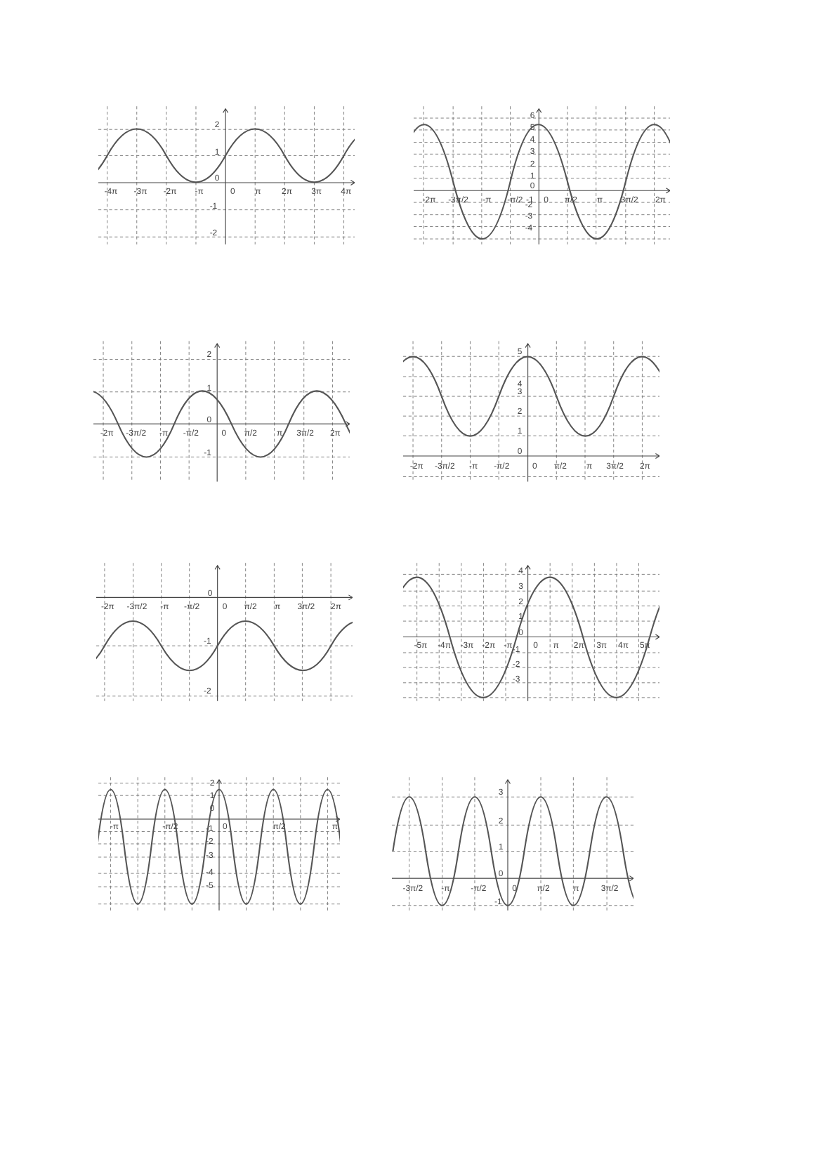2
1
0
-1
-2
-4π
-3π
-2π
-π
0
π
2π
3π
4π
6
5
4
3
2
1
0
-2
-3
-4
-2π
-3π/2
-π
-π/2
-1
0
π/2
π
3π/2
2π
2
1
0
-1
-2π
-3π/2
-π
-π/2
0
π/2
π
3π/2
2π
5
4
3
2
1
0
-2π
-3π/2
-π
-π/2
0
π/2
π
3π/2
2π
0
-1
-2
-2π
-3π/2
-π
-π/2
0
π/2
π
3π/2
2π
4
3
2
1
0
-1
-2
-3
-5π
-4π
-3π
-2π
-π
0
π
2π
3π
4π
5π
2
1
0
-1
-2
-3
-4
-5
-π
-π/2
0
π/2
π
3
2
1
0
-1
-3π/2
-π
-π/2
0
π/2
π
3π/2